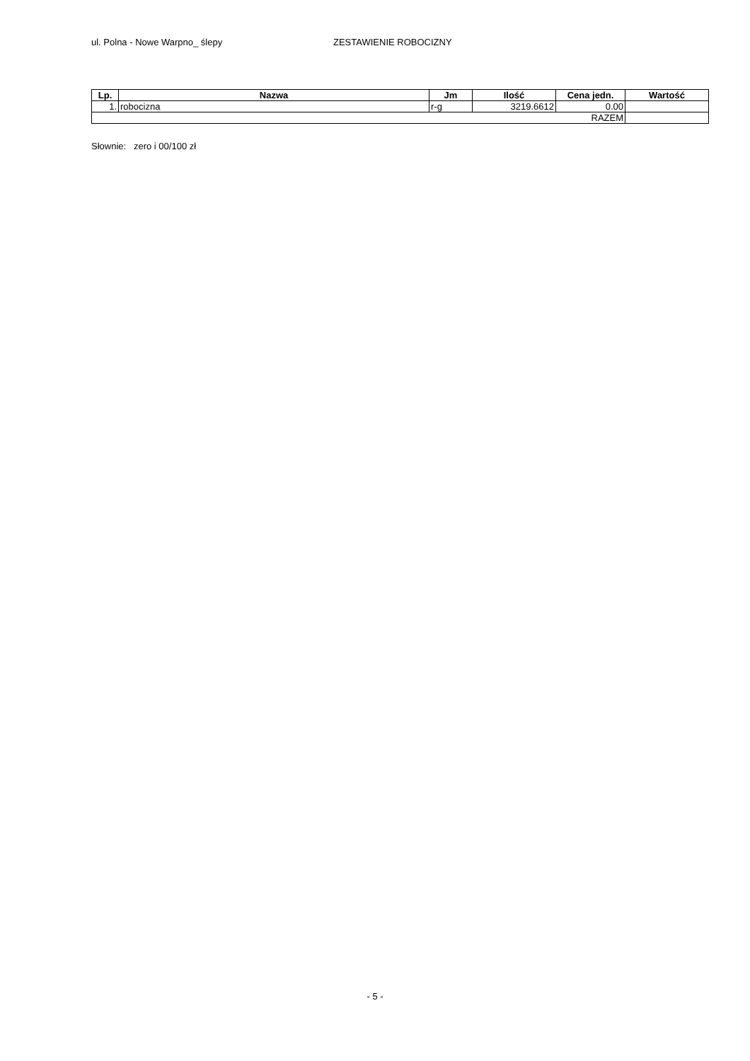ul. Polna - Nowe Warpno_ ślepy ZESTAWIENIE ROBOCIZNY
| Lp. | Nazwa | Jm | Ilość | Cena jedn. | Wartość |
| --- | --- | --- | --- | --- | --- |
| 1. | robocizna | r-g | 3219.6612 | 0.00 | |
| RAZEM | | | | | |
Słownie: zero i 00/100 zł
- 5 -